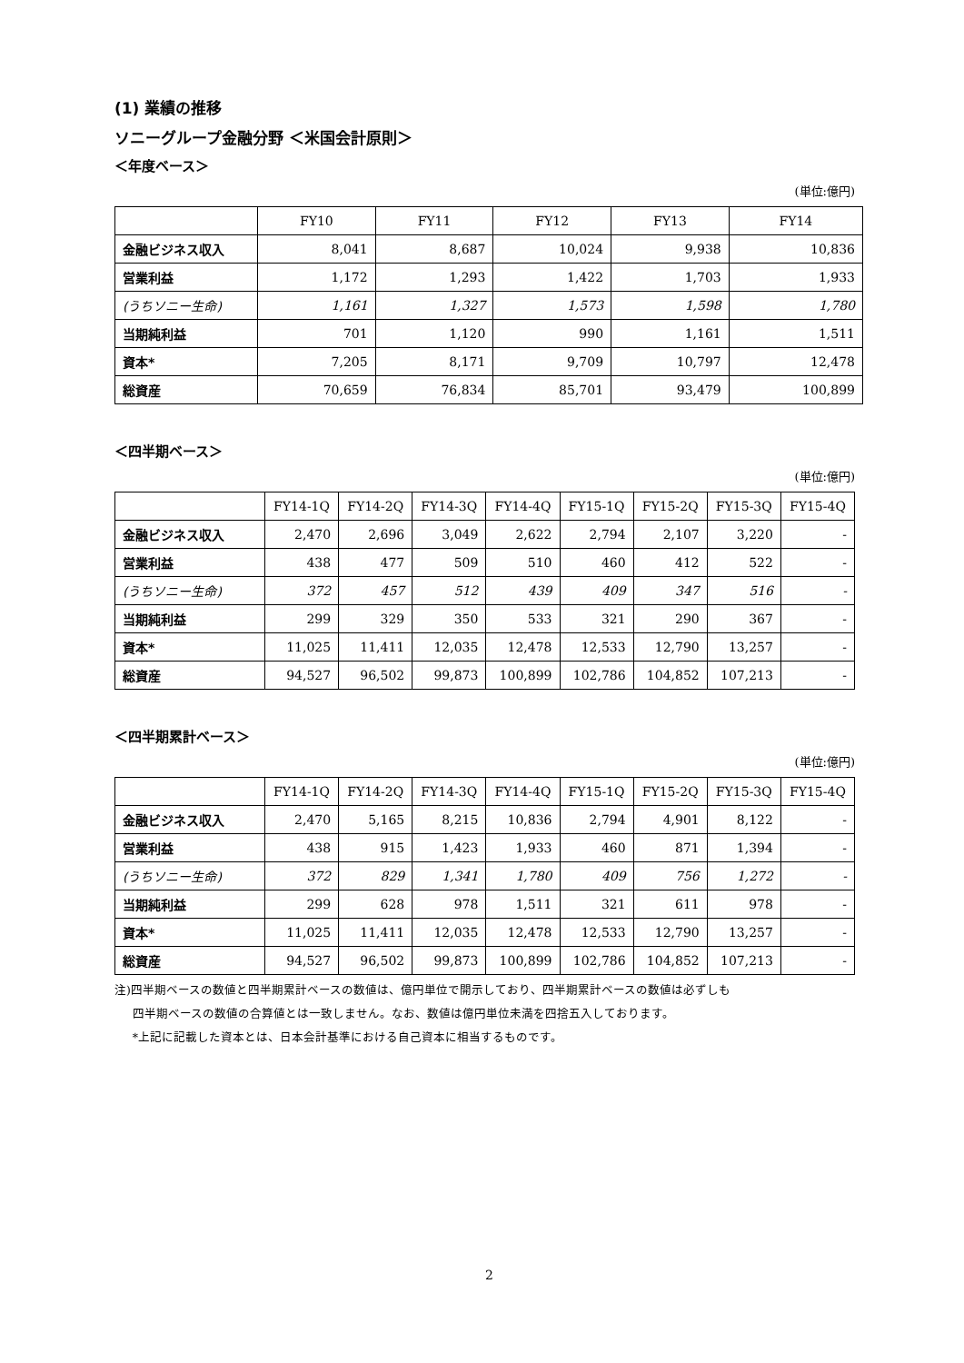(1) 業績の推移
ソニーグループ金融分野 ＜米国会計原則＞
＜年度ベース＞
(単位:億円)
| | FY10 | FY11 | FY12 | FY13 | FY14 |
| --- | --- | --- | --- | --- | --- |
| 金融ビジネス収入 | 8,041 | 8,687 | 10,024 | 9,938 | 10,836 |
| 営業利益 | 1,172 | 1,293 | 1,422 | 1,703 | 1,933 |
| (うちソニー生命) | 1,161 | 1,327 | 1,573 | 1,598 | 1,780 |
| 当期純利益 | 701 | 1,120 | 990 | 1,161 | 1,511 |
| 資本* | 7,205 | 8,171 | 9,709 | 10,797 | 12,478 |
| 総資産 | 70,659 | 76,834 | 85,701 | 93,479 | 100,899 |
＜四半期ベース＞
(単位:億円)
| | FY14-1Q | FY14-2Q | FY14-3Q | FY14-4Q | FY15-1Q | FY15-2Q | FY15-3Q | FY15-4Q |
| --- | --- | --- | --- | --- | --- | --- | --- | --- |
| 金融ビジネス収入 | 2,470 | 2,696 | 3,049 | 2,622 | 2,794 | 2,107 | 3,220 | - |
| 営業利益 | 438 | 477 | 509 | 510 | 460 | 412 | 522 | - |
| (うちソニー生命) | 372 | 457 | 512 | 439 | 409 | 347 | 516 | - |
| 当期純利益 | 299 | 329 | 350 | 533 | 321 | 290 | 367 | - |
| 資本* | 11,025 | 11,411 | 12,035 | 12,478 | 12,533 | 12,790 | 13,257 | - |
| 総資産 | 94,527 | 96,502 | 99,873 | 100,899 | 102,786 | 104,852 | 107,213 | - |
＜四半期累計ベース＞
(単位:億円)
| | FY14-1Q | FY14-2Q | FY14-3Q | FY14-4Q | FY15-1Q | FY15-2Q | FY15-3Q | FY15-4Q |
| --- | --- | --- | --- | --- | --- | --- | --- | --- |
| 金融ビジネス収入 | 2,470 | 5,165 | 8,215 | 10,836 | 2,794 | 4,901 | 8,122 | - |
| 営業利益 | 438 | 915 | 1,423 | 1,933 | 460 | 871 | 1,394 | - |
| (うちソニー生命) | 372 | 829 | 1,341 | 1,780 | 409 | 756 | 1,272 | - |
| 当期純利益 | 299 | 628 | 978 | 1,511 | 321 | 611 | 978 | - |
| 資本* | 11,025 | 11,411 | 12,035 | 12,478 | 12,533 | 12,790 | 13,257 | - |
| 総資産 | 94,527 | 96,502 | 99,873 | 100,899 | 102,786 | 104,852 | 107,213 | - |
注)四半期ベースの数値と四半期累計ベースの数値は、億円単位で開示しており、四半期累計ベースの数値は必ずしも
四半期ベースの数値の合算値とは一致しません。なお、数値は億円単位未満を四捨五入しております。
*上記に記載した資本とは、日本会計基準における自己資本に相当するものです。
2